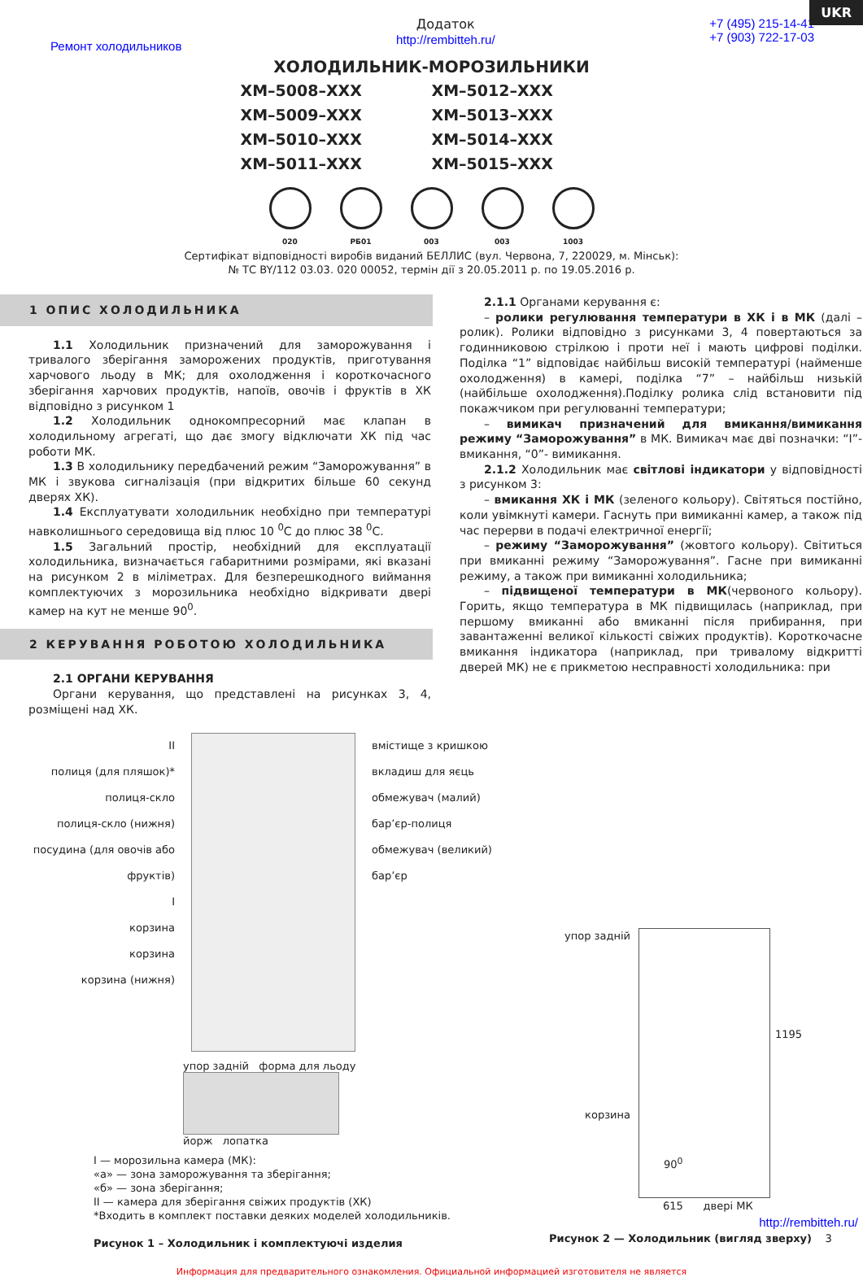UKR
Ремонт холодильников
Додаток
http://rembitteh.ru/
+7 (495) 215-14-41
+7 (903) 722-17-03
ХОЛОДИЛЬНИК-МОРОЗИЛЬНИКИ
ХМ–5008–ХХХ ХМ–5012–ХХХ ХМ–5009–ХХХ ХМ–5013–ХХХ ХМ–5010–ХХХ ХМ–5014–ХХХ ХМ–5011–ХХХ ХМ–5015–ХХХ
020 РБ01 003 003 1003
Сертифікат відповідності виробів виданий БЕЛЛИС (вул. Червона, 7, 220029, м. Мінськ):
№ ТС BY/112 03.03. 020 00052, термін дії з 20.05.2011 р. по 19.05.2016 р.
1 ОПИС ХОЛОДИЛЬНИКА
1.1 Холодильник призначений для заморожування і тривалого зберігання заморожених продуктів, приготування харчового льоду в МК; для охолодження і короткочасного зберігання харчових продуктів, напоїв, овочів і фруктів в ХК відповідно з рисунком 1
1.2 Холодильник однокомпресорний має клапан в холодильному агрегаті, що дає змогу відключати ХК під час роботи МК.
1.3 В холодильнику передбачений режим “Заморожування” в МК і звукова сигналізація (при відкритих більше 60 секунд дверях ХК).
1.4 Експлуатувати холодильник необхідно при температурі навколишнього середовища від плюс 10 <sup>0</sup>С до плюс 38 <sup>0</sup>С.
1.5 Загальний простір, необхідний для експлуатації холодильника, визначається габаритними розмірами, які вказані на рисунком 2 в міліметрах. Для безперешкодного виймання комплектуючих з морозильника необхідно відкривати двері камер на кут не менше 90<sup>0</sup>.
2 КЕРУВАННЯ РОБОТОЮ ХОЛОДИЛЬНИКА
2.1 ОРГАНИ КЕРУВАННЯ
Органи керування, що представлені на рисунках 3, 4, розміщені над ХК.
2.1.1 Органами керування є:
– ролики регулювання температури в ХК і в МК (далі – ролик). Ролики відповідно з рисунками 3, 4 повертаються за годинниковою стрілкою і проти неї і мають цифрові поділки. Поділка “1” відповідає найбільш високій температурі (найменше охолодження) в камері, поділка “7” – найбільш низькій (найбільше охолодження).Поділку ролика слід встановити під покажчиком при регулюванні температури;
– вимикач призначений для вмикання/вимикання режиму “Заморожування” в МК. Вимикач має дві позначки: “I”- вмикання, “0”- вимикання.
2.1.2 Холодильник має світлові індикатори у відповідності з рисунком 3:
– вмикання ХК і МК (зеленого кольору). Світяться постійно, коли увімкнуті камери. Гаснуть при вимиканні камер, а також під час перерви в подачі електричної енергії;
– режиму “Заморожування” (жовтого кольору). Світиться при вмиканні режиму “Заморожування”. Гасне при вимиканні режиму, а також при вимиканні холодильника;
– підвищеної температури в МК(червоного кольору). Горить, якщо температура в МК підвищилась (наприклад, при першому вмиканні або вмиканні після прибирання, при завантаженні великої кількості свіжих продуктів). Короткочасне вмикання індикатора (наприклад, при тривалому відкритті дверей МК) не є прикметою несправності холодильника: при
II
полиця (для пляшок)*
полиця-скло
полиця-скло (нижня)
посудина (для овочів або фруктів)
I
корзина
корзина
корзина (нижня)
вмістище з кришкою
вкладиш для яєць
обмежувач (малий)
бар’єр-полиця
обмежувач (великий)
бар’єр
упор задній форма для льоду
йорж лопатка
I — морозильна камера (МК):
«а» — зона заморожування та зберігання;
«б» — зона зберігання;
II — камера для зберігання свіжих продуктів (ХК)
*Входить в комплект поставки деяких моделей холодильників.
Рисунок 1 – Холодильник і комплектуючі изделия
упор задній
корзина
1195
90<sup>0</sup>
615 двері МК
http://rembitteh.ru/
Рисунок 2 — Холодильник (вигляд зверху) 3
Информация для предварительного ознакомления. Официальной информацией изготовителя не является